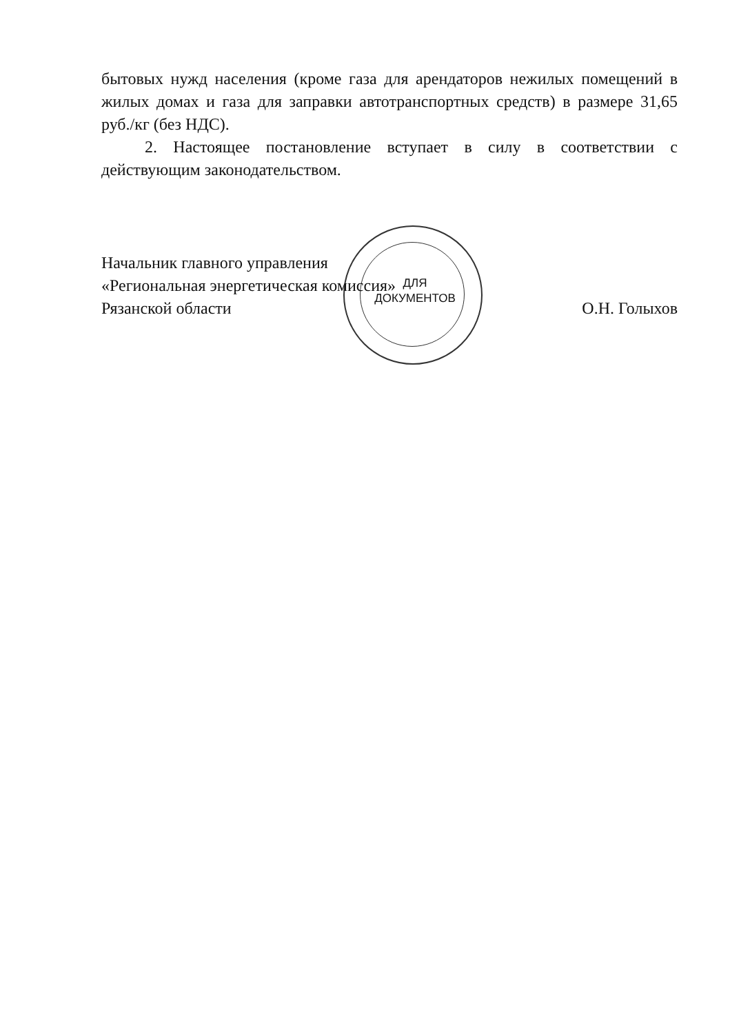бытовых нужд населения (кроме газа для арендаторов нежилых помещений в жилых домах и газа для заправки автотранспортных средств) в размере 31,65 руб./кг (без НДС).
2. Настоящее постановление вступает в силу в соответствии с действующим законодательством.
Начальник главного управления
«Региональная энергетическая комиссия»
Рязанской области
О.Н. Голыхов
ДЛЯ ДОКУМЕНТОВ